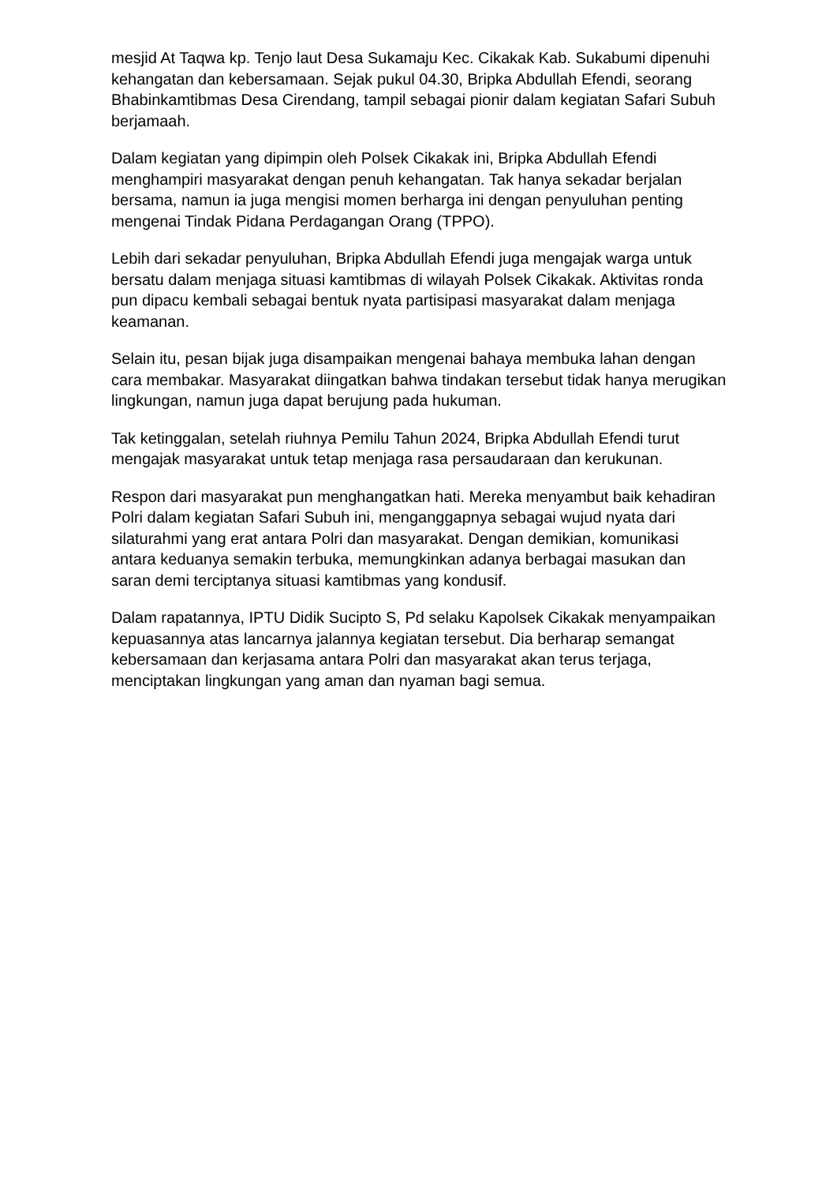mesjid At Taqwa kp. Tenjo laut Desa Sukamaju Kec. Cikakak Kab. Sukabumi dipenuhi kehangatan dan kebersamaan. Sejak pukul 04.30, Bripka Abdullah Efendi, seorang Bhabinkamtibmas Desa Cirendang, tampil sebagai pionir dalam kegiatan Safari Subuh berjamaah.
Dalam kegiatan yang dipimpin oleh Polsek Cikakak ini, Bripka Abdullah Efendi menghampiri masyarakat dengan penuh kehangatan. Tak hanya sekadar berjalan bersama, namun ia juga mengisi momen berharga ini dengan penyuluhan penting mengenai Tindak Pidana Perdagangan Orang (TPPO).
Lebih dari sekadar penyuluhan, Bripka Abdullah Efendi juga mengajak warga untuk bersatu dalam menjaga situasi kamtibmas di wilayah Polsek Cikakak. Aktivitas ronda pun dipacu kembali sebagai bentuk nyata partisipasi masyarakat dalam menjaga keamanan.
Selain itu, pesan bijak juga disampaikan mengenai bahaya membuka lahan dengan cara membakar. Masyarakat diingatkan bahwa tindakan tersebut tidak hanya merugikan lingkungan, namun juga dapat berujung pada hukuman.
Tak ketinggalan, setelah riuhnya Pemilu Tahun 2024, Bripka Abdullah Efendi turut mengajak masyarakat untuk tetap menjaga rasa persaudaraan dan kerukunan.
Respon dari masyarakat pun menghangatkan hati. Mereka menyambut baik kehadiran Polri dalam kegiatan Safari Subuh ini, menganggapnya sebagai wujud nyata dari silaturahmi yang erat antara Polri dan masyarakat. Dengan demikian, komunikasi antara keduanya semakin terbuka, memungkinkan adanya berbagai masukan dan saran demi terciptanya situasi kamtibmas yang kondusif.
Dalam rapatannya, IPTU Didik Sucipto S, Pd selaku Kapolsek Cikakak menyampaikan kepuasannya atas lancarnya jalannya kegiatan tersebut. Dia berharap semangat kebersamaan dan kerjasama antara Polri dan masyarakat akan terus terjaga, menciptakan lingkungan yang aman dan nyaman bagi semua.